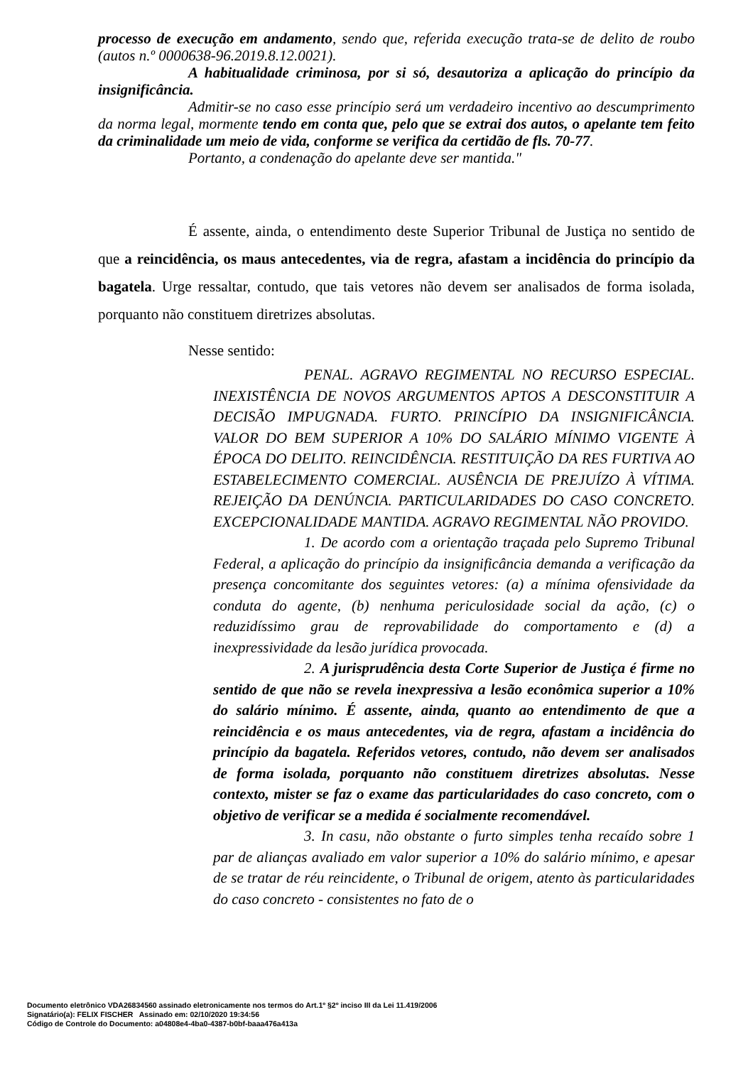processo de execução em andamento, sendo que, referida execução trata-se de delito de roubo (autos n.º 0000638-96.2019.8.12.0021).
A habitualidade criminosa, por si só, desautoriza a aplicação do princípio da insignificância.
Admitir-se no caso esse princípio será um verdadeiro incentivo ao descumprimento da norma legal, mormente tendo em conta que, pelo que se extrai dos autos, o apelante tem feito da criminalidade um meio de vida, conforme se verifica da certidão de fls. 70-77.
Portanto, a condenação do apelante deve ser mantida."
É assente, ainda, o entendimento deste Superior Tribunal de Justiça no sentido de que a reincidência, os maus antecedentes, via de regra, afastam a incidência do princípio da bagatela. Urge ressaltar, contudo, que tais vetores não devem ser analisados de forma isolada, porquanto não constituem diretrizes absolutas.
Nesse sentido:
PENAL. AGRAVO REGIMENTAL NO RECURSO ESPECIAL. INEXISTÊNCIA DE NOVOS ARGUMENTOS APTOS A DESCONSTITUIR A DECISÃO IMPUGNADA. FURTO. PRINCÍPIO DA INSIGNIFICÂNCIA. VALOR DO BEM SUPERIOR A 10% DO SALÁRIO MÍNIMO VIGENTE À ÉPOCA DO DELITO. REINCIDÊNCIA. RESTITUIÇÃO DA RES FURTIVA AO ESTABELECIMENTO COMERCIAL. AUSÊNCIA DE PREJUÍZO À VÍTIMA. REJEIÇÃO DA DENÚNCIA. PARTICULARIDADES DO CASO CONCRETO. EXCEPCIONALIDADE MANTIDA. AGRAVO REGIMENTAL NÃO PROVIDO.
1. De acordo com a orientação traçada pelo Supremo Tribunal Federal, a aplicação do princípio da insignificância demanda a verificação da presença concomitante dos seguintes vetores: (a) a mínima ofensividade da conduta do agente, (b) nenhuma periculosidade social da ação, (c) o reduzidíssimo grau de reprovabilidade do comportamento e (d) a inexpressividade da lesão jurídica provocada.
2. A jurisprudência desta Corte Superior de Justiça é firme no sentido de que não se revela inexpressiva a lesão econômica superior a 10% do salário mínimo. É assente, ainda, quanto ao entendimento de que a reincidência e os maus antecedentes, via de regra, afastam a incidência do princípio da bagatela. Referidos vetores, contudo, não devem ser analisados de forma isolada, porquanto não constituem diretrizes absolutas. Nesse contexto, mister se faz o exame das particularidades do caso concreto, com o objetivo de verificar se a medida é socialmente recomendável.
3. In casu, não obstante o furto simples tenha recaído sobre 1 par de alianças avaliado em valor superior a 10% do salário mínimo, e apesar de se tratar de réu reincidente, o Tribunal de origem, atento às particularidades do caso concreto - consistentes no fato de o
Documento eletrônico VDA26834560 assinado eletronicamente nos termos do Art.1º §2º inciso III da Lei 11.419/2006
Signatário(a): FELIX FISCHER Assinado em: 02/10/2020 19:34:56
Código de Controle do Documento: a04808e4-4ba0-4387-b0bf-baaa476a413a